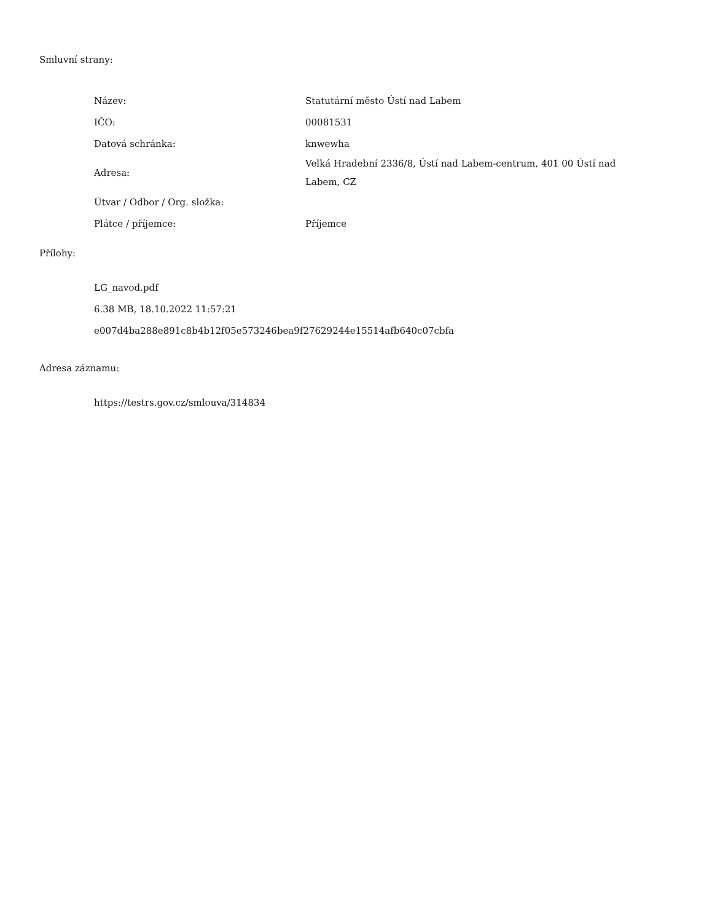Smluvní strany:
| Název: | Statutární město Ústí nad Labem |
| IČO: | 00081531 |
| Datová schránka: | knwewha |
| Adresa: | Velká Hradební 2336/8, Ústí nad Labem-centrum, 401 00 Ústí nad Labem, CZ |
| Útvar / Odbor / Org. složka: | |
| Plátce / příjemce: | Příjemce |
Přílohy:
LG_navod.pdf
6.38 MB, 18.10.2022 11:57:21
e007d4ba288e891c8b4b12f05e573246bea9f27629244e15514afb640c07cbfa
Adresa záznamu:
https://testrs.gov.cz/smlouva/314834